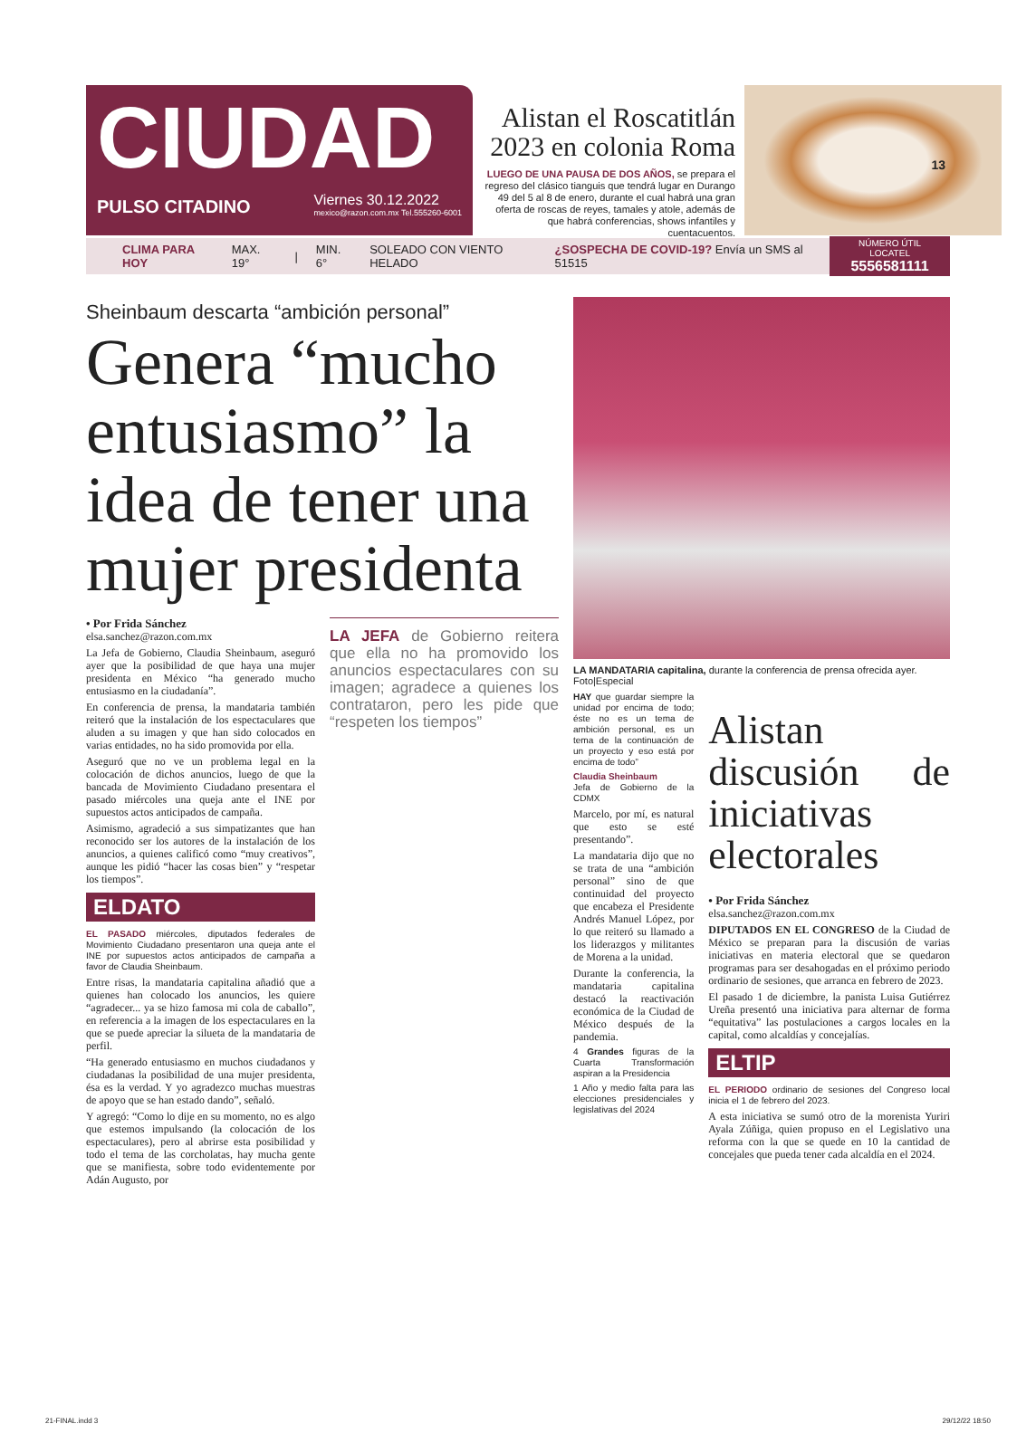13
CIUDAD
PULSO CITADINO
Viernes 30.12.2022
mexico@razon.com.mx Tel.555260-6001
Alistan el Roscatitlán 2023 en colonia Roma
LUEGO DE UNA PAUSA DE DOS AÑOS, se prepara el regreso del clásico tianguis que tendrá lugar en Durango 49 del 5 al 8 de enero, durante el cual habrá una gran oferta de roscas de reyes, tamales y atole, además de que habrá conferencias, shows infantiles y cuentacuentos.
CLIMA PARA HOY MAX. 19° | MIN. 6° SOLEADO CON VIENTO HELADO ¿SOSPECHA DE COVID-19? Envía un SMS al 51515 NÚMERO ÚTIL LOCATEL
5556581111
Sheinbaum descarta “ambición personal”
Genera “mucho entusiasmo” la idea de tener una mujer presidenta
• Por Frida Sánchez
elsa.sanchez@razon.com.mx
La Jefa de Gobierno, Claudia Sheinbaum, aseguró ayer que la posibilidad de que haya una mujer presidenta en México “ha generado mucho entusiasmo en la ciudadanía”.
En conferencia de prensa, la mandataria también reiteró que la instalación de los espectaculares que aluden a su imagen y que han sido colocados en varias entidades, no ha sido promovida por ella.
Aseguró que no ve un problema legal en la colocación de dichos anuncios, luego de que la bancada de Movimiento Ciudadano presentara el pasado miércoles una queja ante el INE por supuestos actos anticipados de campaña.
Asimismo, agradeció a sus simpatizantes que han reconocido ser los autores de la instalación de los anuncios, a quienes calificó como “muy creativos”, aunque les pidió “hacer las cosas bien” y “respetar los tiempos”.
ELDATO
EL PASADO miércoles, diputados federales de Movimiento Ciudadano presentaron una queja ante el INE por supuestos actos anticipados de campaña a favor de Claudia Sheinbaum.
Entre risas, la mandataria capitalina añadió que a quienes han colocado los anuncios, les quiere “agradecer... ya se hizo famosa mi cola de caballo”, en referencia a la imagen de los espectaculares en la que se puede apreciar la silueta de la mandataria de perfil.
“Ha generado entusiasmo en muchos ciudadanos y ciudadanas la posibilidad de una mujer presidenta, ésa es la verdad. Y yo agradezco muchas muestras de apoyo que se han estado dando”, señaló.
Y agregó: “Como lo dije en su momento, no es algo que estemos impulsando (la colocación de los espectaculares), pero al abrirse esta posibilidad y todo el tema de las corcholatas, hay mucha gente que se manifiesta, sobre todo evidentemente por Adán Augusto, por
LA JEFA de Gobierno reitera que ella no ha promovido los anuncios espectaculares con su imagen; agradece a quienes los contrataron, pero les pide que “respeten los tiempos”
LA MANDATARIA capitalina, durante la conferencia de prensa ofrecida ayer. Foto|Especial
HAY que guardar siempre la unidad por encima de todo; éste no es un tema de ambición personal, es un tema de la continuación de un proyecto y eso está por encima de todo”
Claudia Sheinbaum
Jefa de Gobierno de la CDMX
Marcelo, por mí, es natural que esto se esté presentando”.
La mandataria dijo que no se trata de una “ambición personal” sino de que continuidad del proyecto que encabeza el Presidente Andrés Manuel López, por lo que reiteró su llamado a los liderazgos y militantes de Morena a la unidad.
Durante la conferencia, la mandataria capitalina destacó la reactivación económica de la Ciudad de México después de la pandemia.
4 Grandes figuras de la Cuarta Transformación aspiran a la Presidencia
1 Año y medio falta para las elecciones presidenciales y legislativas del 2024
Alistan discusión de iniciativas electorales
• Por Frida Sánchez
elsa.sanchez@razon.com.mx
DIPUTADOS EN EL CONGRESO de la Ciudad de México se preparan para la discusión de varias iniciativas en materia electoral que se quedaron programas para ser desahogadas en el próximo periodo ordinario de sesiones, que arranca en febrero de 2023.
El pasado 1 de diciembre, la panista Luisa Gutiérrez Ureña presentó una iniciativa para alternar de forma “equitativa” las postulaciones a cargos locales en la capital, como alcaldías y concejalías.
ELTIP
EL PERIODO ordinario de sesiones del Congreso local inicia el 1 de febrero del 2023.
A esta iniciativa se sumó otro de la morenista Yuriri Ayala Zúñiga, quien propuso en el Legislativo una reforma con la que se quede en 10 la cantidad de concejales que pueda tener cada alcaldía en el 2024.
21-FINAL.indd 3 29/12/22 18:50